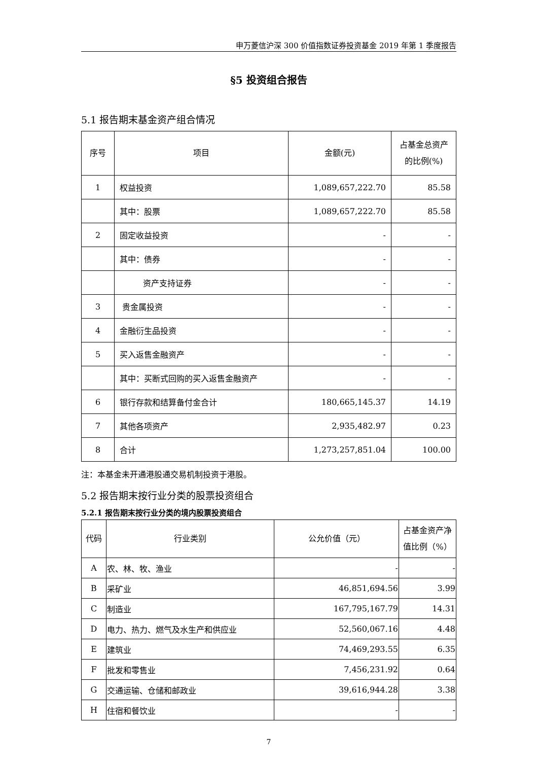申万菱信沪深 300 价值指数证券投资基金 2019 年第 1 季度报告
§5 投资组合报告
5.1 报告期末基金资产组合情况
| 序号 | 项目 | 金额(元) | 占基金总资产 的比例(%) |
| --- | --- | --- | --- |
| 1 | 权益投资 | 1,089,657,222.70 | 85.58 |
| | 其中：股票 | 1,089,657,222.70 | 85.58 |
| 2 | 固定收益投资 | - | - |
| | 其中：债券 | - | - |
| | 资产支持证券 | - | - |
| 3 | 贵金属投资 | - | - |
| 4 | 金融衍生品投资 | - | - |
| 5 | 买入返售金融资产 | - | - |
| | 其中：买断式回购的买入返售金融资产 | - | - |
| 6 | 银行存款和结算备付金合计 | 180,665,145.37 | 14.19 |
| 7 | 其他各项资产 | 2,935,482.97 | 0.23 |
| 8 | 合计 | 1,273,257,851.04 | 100.00 |
注：本基金未开通港股通交易机制投资于港股。
5.2 报告期末按行业分类的股票投资组合
5.2.1 报告期末按行业分类的境内股票投资组合
| 代码 | 行业类别 | 公允价值（元） | 占基金资产净 值比例（%） |
| --- | --- | --- | --- |
| A | 农、林、牧、渔业 | - | - |
| B | 采矿业 | 46,851,694.56 | 3.99 |
| C | 制造业 | 167,795,167.79 | 14.31 |
| D | 电力、热力、燃气及水生产和供应业 | 52,560,067.16 | 4.48 |
| E | 建筑业 | 74,469,293.55 | 6.35 |
| F | 批发和零售业 | 7,456,231.92 | 0.64 |
| G | 交通运输、仓储和邮政业 | 39,616,944.28 | 3.38 |
| H | 住宿和餐饮业 | - | - |
7